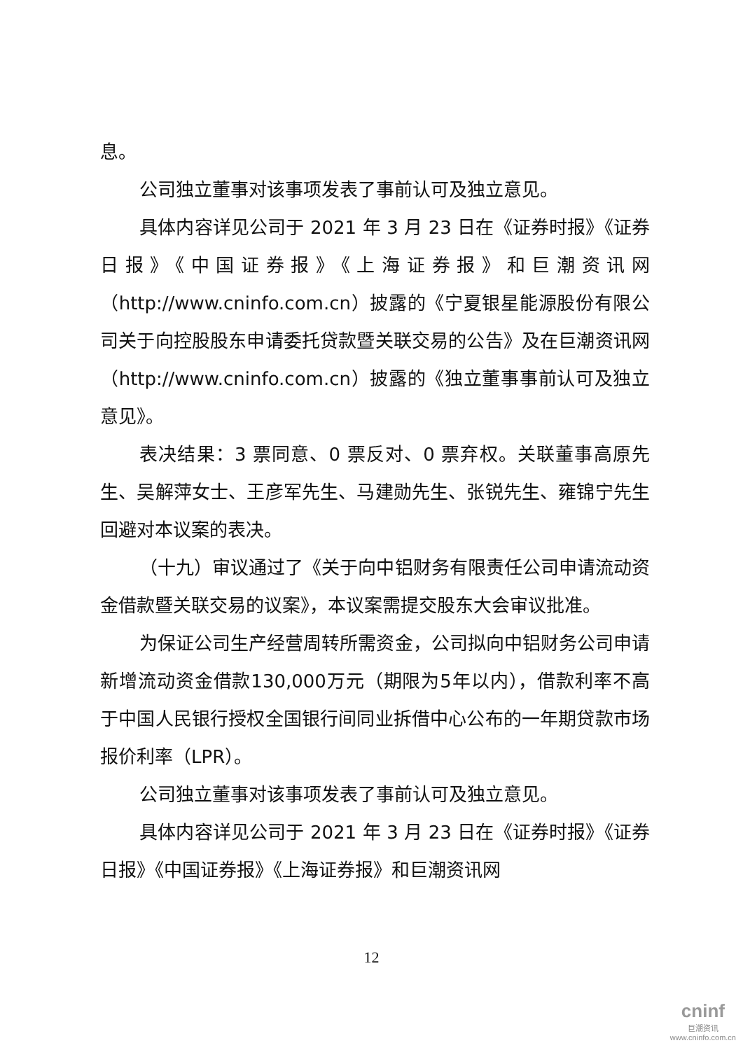息。
公司独立董事对该事项发表了事前认可及独立意见。
具体内容详见公司于 2021 年 3 月 23 日在《证券时报》《证券日报》《中国证券报》《上海证券报》和巨潮资讯网（http://www.cninfo.com.cn）披露的《宁夏银星能源股份有限公司关于向控股股东申请委托贷款暨关联交易的公告》及在巨潮资讯网（http://www.cninfo.com.cn）披露的《独立董事事前认可及独立意见》。
表决结果：3 票同意、0 票反对、0 票弃权。关联董事高原先生、吴解萍女士、王彦军先生、马建勋先生、张锐先生、雍锦宁先生回避对本议案的表决。
（十九）审议通过了《关于向中铝财务有限责任公司申请流动资金借款暨关联交易的议案》，本议案需提交股东大会审议批准。
为保证公司生产经营周转所需资金，公司拟向中铝财务公司申请新增流动资金借款130,000万元（期限为5年以内），借款利率不高于中国人民银行授权全国银行间同业拆借中心公布的一年期贷款市场报价利率（LPR）。
公司独立董事对该事项发表了事前认可及独立意见。
具体内容详见公司于 2021 年 3 月 23 日在《证券时报》《证券日报》《中国证券报》《上海证券报》和巨潮资讯网
12
cninf
巨潮资讯
www.cninfo.com.cn